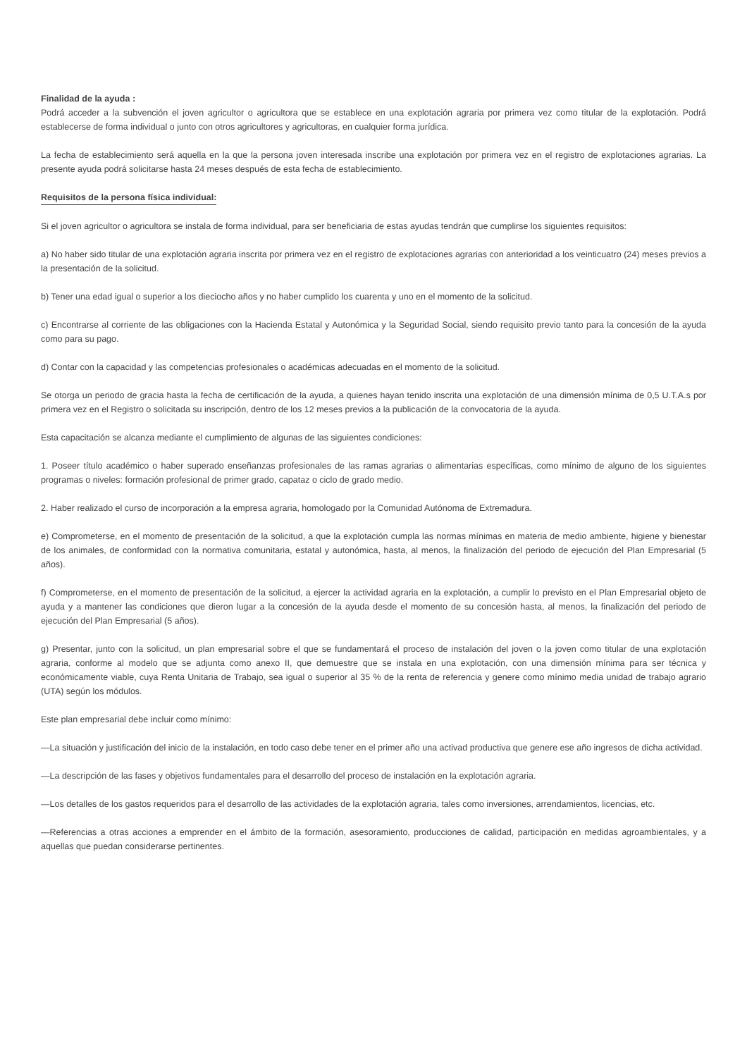Finalidad de la ayuda :
Podrá acceder a la subvención el joven agricultor o agricultora que se establece en una explotación agraria por primera vez como titular de la explotación. Podrá establecerse de forma individual o junto con otros agricultores y agricultoras, en cualquier forma jurídica.
La fecha de establecimiento será aquella en la que la persona joven interesada inscribe una explotación por primera vez en el registro de explotaciones agrarias. La presente ayuda podrá solicitarse hasta 24 meses después de esta fecha de establecimiento.
Requisitos de la persona física individual:
Si el joven agricultor o agricultora se instala de forma individual, para ser beneficiaria de estas ayudas tendrán que cumplirse los siguientes requisitos:
a) No haber sido titular de una explotación agraria inscrita por primera vez en el registro de explotaciones agrarias con anterioridad a los veinticuatro (24) meses previos a la presentación de la solicitud.
b) Tener una edad igual o superior a los dieciocho años y no haber cumplido los cuarenta y uno en el momento de la solicitud.
c) Encontrarse al corriente de las obligaciones con la Hacienda Estatal y Autonómica y la Seguridad Social, siendo requisito previo tanto para la concesión de la ayuda como para su pago.
d) Contar con la capacidad y las competencias profesionales o académicas adecuadas en el momento de la solicitud.
Se otorga un periodo de gracia hasta la fecha de certificación de la ayuda, a quienes hayan tenido inscrita una explotación de una dimensión mínima de 0,5 U.T.A.s por primera vez en el Registro o solicitada su inscripción, dentro de los 12 meses previos a la publicación de la convocatoria de la ayuda.
Esta capacitación se alcanza mediante el cumplimiento de algunas de las siguientes condiciones:
1. Poseer título académico o haber superado enseñanzas profesionales de las ramas agrarias o alimentarias específicas, como mínimo de alguno de los siguientes programas o niveles: formación profesional de primer grado, capataz o ciclo de grado medio.
2. Haber realizado el curso de incorporación a la empresa agraria, homologado por la Comunidad Autónoma de Extremadura.
e) Comprometerse, en el momento de presentación de la solicitud, a que la explotación cumpla las normas mínimas en materia de medio ambiente, higiene y bienestar de los animales, de conformidad con la normativa comunitaria, estatal y autonómica, hasta, al menos, la finalización del periodo de ejecución del Plan Empresarial (5 años).
f) Comprometerse, en el momento de presentación de la solicitud, a ejercer la actividad agraria en la explotación, a cumplir lo previsto en el Plan Empresarial objeto de ayuda y a mantener las condiciones que dieron lugar a la concesión de la ayuda desde el momento de su concesión hasta, al menos, la finalización del periodo de ejecución del Plan Empresarial (5 años).
g) Presentar, junto con la solicitud, un plan empresarial sobre el que se fundamentará el proceso de instalación del joven o la joven como titular de una explotación agraria, conforme al modelo que se adjunta como anexo II, que demuestre que se instala en una explotación, con una dimensión mínima para ser técnica y económicamente viable, cuya Renta Unitaria de Trabajo, sea igual o superior al 35 % de la renta de referencia y genere como mínimo media unidad de trabajo agrario (UTA) según los módulos.
Este plan empresarial debe incluir como mínimo:
—La situación y justificación del inicio de la instalación, en todo caso debe tener en el primer año una activad productiva que genere ese año ingresos de dicha actividad.
—La descripción de las fases y objetivos fundamentales para el desarrollo del proceso de instalación en la explotación agraria.
—Los detalles de los gastos requeridos para el desarrollo de las actividades de la explotación agraria, tales como inversiones, arrendamientos, licencias, etc.
—Referencias a otras acciones a emprender en el ámbito de la formación, asesoramiento, producciones de calidad, participación en medidas agroambientales, y a aquellas que puedan considerarse pertinentes.